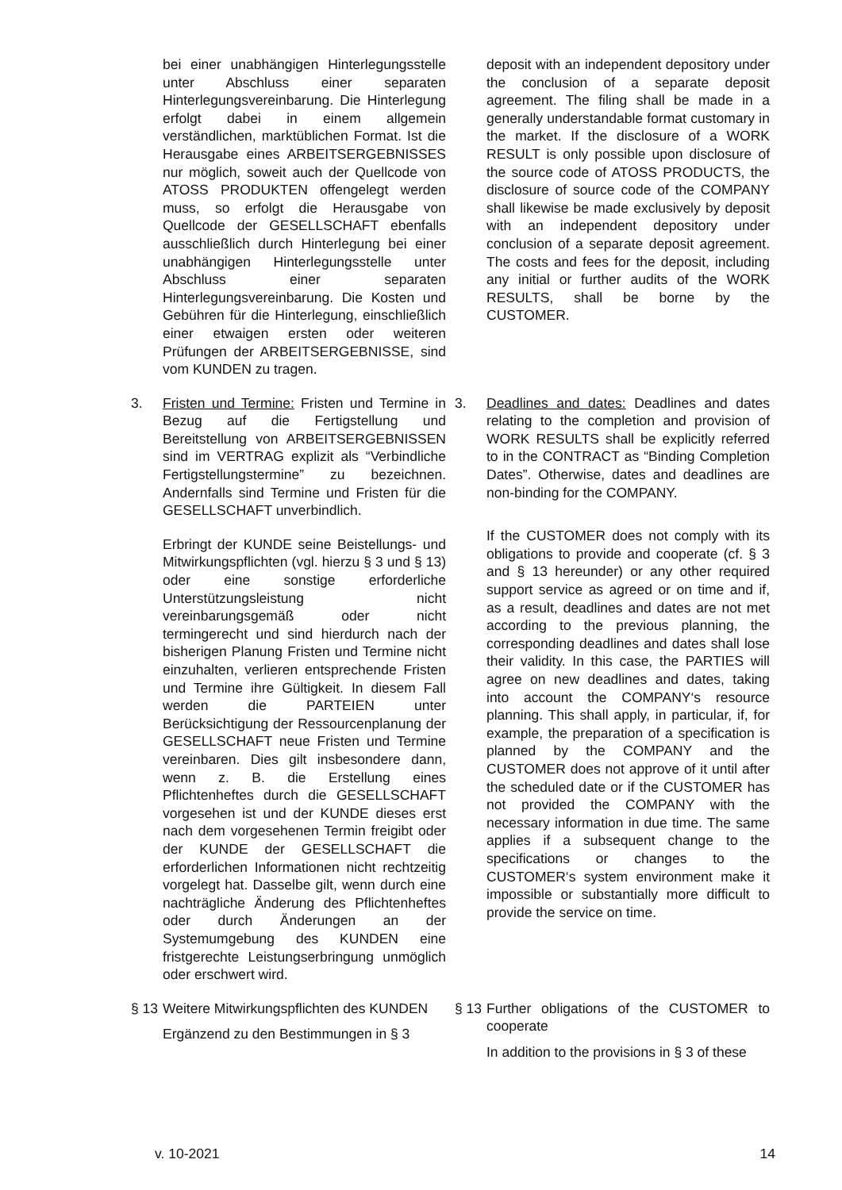bei einer unabhängigen Hinterlegungsstelle unter Abschluss einer separaten Hinterlegungsvereinbarung. Die Hinterlegung erfolgt dabei in einem allgemein verständlichen, marktüblichen Format. Ist die Herausgabe eines ARBEITSERGEBNISSES nur möglich, soweit auch der Quellcode von ATOSS PRODUKTEN offengelegt werden muss, so erfolgt die Herausgabe von Quellcode der GESELLSCHAFT ebenfalls ausschließlich durch Hinterlegung bei einer unabhängigen Hinterlegungsstelle unter Abschluss einer separaten Hinterlegungsvereinbarung. Die Kosten und Gebühren für die Hinterlegung, einschließlich einer etwaigen ersten oder weiteren Prüfungen der ARBEITSERGEBNISSE, sind vom KUNDEN zu tragen.
deposit with an independent depository under the conclusion of a separate deposit agreement. The filing shall be made in a generally understandable format customary in the market. If the disclosure of a WORK RESULT is only possible upon disclosure of the source code of ATOSS PRODUCTS, the disclosure of source code of the COMPANY shall likewise be made exclusively by deposit with an independent depository under conclusion of a separate deposit agreement. The costs and fees for the deposit, including any initial or further audits of the WORK RESULTS, shall be borne by the CUSTOMER.
3. Fristen und Termine: Fristen und Termine in Bezug auf die Fertigstellung und Bereitstellung von ARBEITSERGEBNISSEN sind im VERTRAG explizit als “Verbindliche Fertigstellungstermine” zu bezeichnen. Andernfalls sind Termine und Fristen für die GESELLSCHAFT unverbindlich.
Erbringt der KUNDE seine Beistellungs- und Mitwirkungspflichten (vgl. hierzu § 3 und § 13) oder eine sonstige erforderliche Unterstützungsleistung nicht vereinbarungsgemäß oder nicht termingerecht und sind hierdurch nach der bisherigen Planung Fristen und Termine nicht einzuhalten, verlieren entsprechende Fristen und Termine ihre Gültigkeit. In diesem Fall werden die PARTEIEN unter Berücksichtigung der Ressourcenplanung der GESELLSCHAFT neue Fristen und Termine vereinbaren. Dies gilt insbesondere dann, wenn z. B. die Erstellung eines Pflichtenheftes durch die GESELLSCHAFT vorgesehen ist und der KUNDE dieses erst nach dem vorgesehenen Termin freigibt oder der KUNDE der GESELLSCHAFT die erforderlichen Informationen nicht rechtzeitig vorgelegt hat. Dasselbe gilt, wenn durch eine nachträgliche Änderung des Pflichtenheftes oder durch Änderungen an der Systemumgebung des KUNDEN eine fristgerechte Leistungserbringung unmöglich oder erschwert wird.
3. Deadlines and dates: Deadlines and dates relating to the completion and provision of WORK RESULTS shall be explicitly referred to in the CONTRACT as “Binding Completion Dates”. Otherwise, dates and deadlines are non-binding for the COMPANY.
If the CUSTOMER does not comply with its obligations to provide and cooperate (cf. § 3 and § 13 hereunder) or any other required support service as agreed or on time and if, as a result, deadlines and dates are not met according to the previous planning, the corresponding deadlines and dates shall lose their validity. In this case, the PARTIES will agree on new deadlines and dates, taking into account the COMPANY‘s resource planning. This shall apply, in particular, if, for example, the preparation of a specification is planned by the COMPANY and the CUSTOMER does not approve of it until after the scheduled date or if the CUSTOMER has not provided the COMPANY with the necessary information in due time. The same applies if a subsequent change to the specifications or changes to the CUSTOMER‘s system environment make it impossible or substantially more difficult to provide the service on time.
§ 13
Weitere Mitwirkungspflichten des KUNDEN
Ergänzend zu den Bestimmungen in § 3
§ 13
Further obligations of the CUSTOMER to cooperate
In addition to the provisions in § 3 of these
v. 10-2021 14